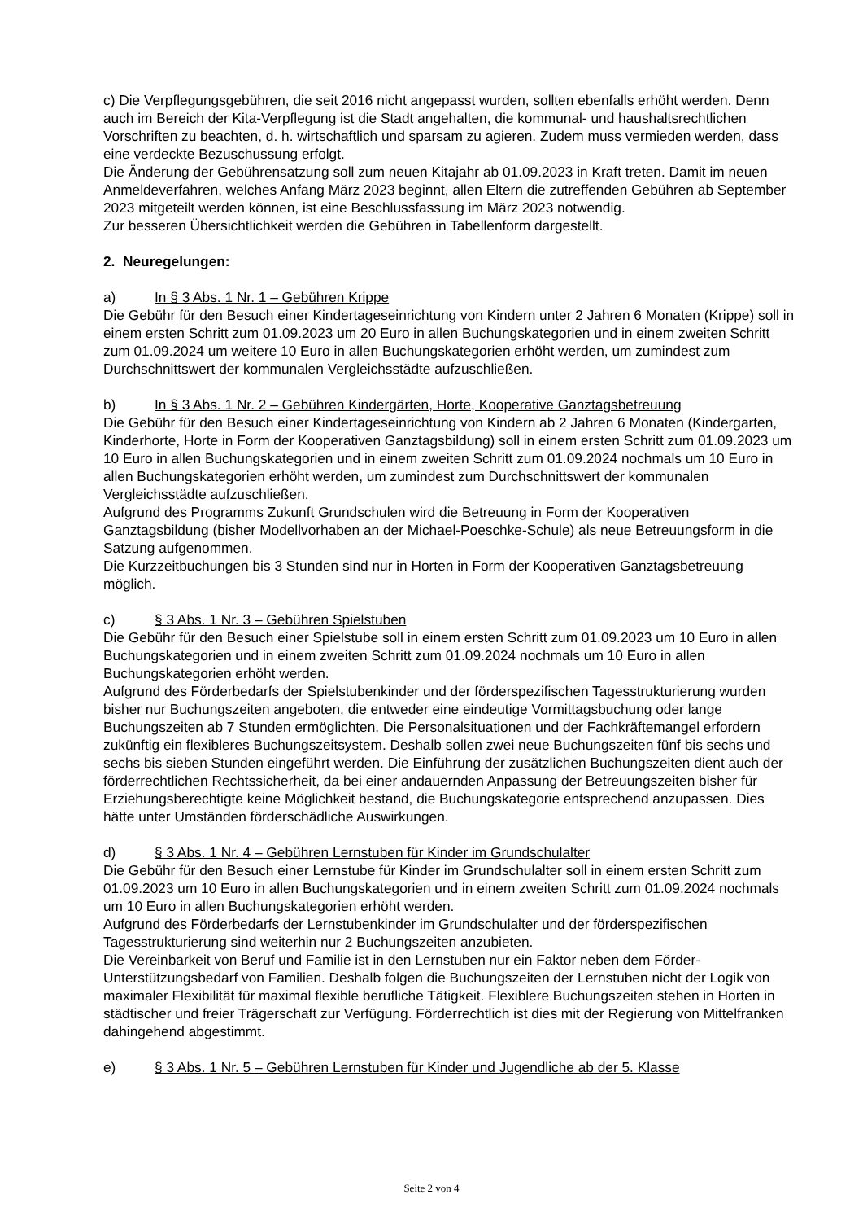c) Die Verpflegungsgebühren, die seit 2016 nicht angepasst wurden, sollten ebenfalls erhöht werden. Denn auch im Bereich der Kita-Verpflegung ist die Stadt angehalten, die kommunal- und haushaltsrechtlichen Vorschriften zu beachten, d. h. wirtschaftlich und sparsam zu agieren. Zudem muss vermieden werden, dass eine verdeckte Bezuschussung erfolgt.
Die Änderung der Gebührensatzung soll zum neuen Kitajahr ab 01.09.2023 in Kraft treten. Damit im neuen Anmeldeverfahren, welches Anfang März 2023 beginnt, allen Eltern die zutreffenden Gebühren ab September 2023 mitgeteilt werden können, ist eine Beschlussfassung im März 2023 notwendig.
Zur besseren Übersichtlichkeit werden die Gebühren in Tabellenform dargestellt.
2. Neuregelungen:
a) In § 3 Abs. 1 Nr. 1 – Gebühren Krippe
Die Gebühr für den Besuch einer Kindertageseinrichtung von Kindern unter 2 Jahren 6 Monaten (Krippe) soll in einem ersten Schritt zum 01.09.2023 um 20 Euro in allen Buchungskategorien und in einem zweiten Schritt zum 01.09.2024 um weitere 10 Euro in allen Buchungskategorien erhöht werden, um zumindest zum Durchschnittswert der kommunalen Vergleichsstädte aufzuschließen.
b) In § 3 Abs. 1 Nr. 2 – Gebühren Kindergärten, Horte, Kooperative Ganztagsbetreuung
Die Gebühr für den Besuch einer Kindertageseinrichtung von Kindern ab 2 Jahren 6 Monaten (Kindergarten, Kinderhorte, Horte in Form der Kooperativen Ganztagsbildung) soll in einem ersten Schritt zum 01.09.2023 um 10 Euro in allen Buchungskategorien und in einem zweiten Schritt zum 01.09.2024 nochmals um 10 Euro in allen Buchungskategorien erhöht werden, um zumindest zum Durchschnittswert der kommunalen Vergleichsstädte aufzuschließen.
Aufgrund des Programms Zukunft Grundschulen wird die Betreuung in Form der Kooperativen Ganztagsbildung (bisher Modellvorhaben an der Michael-Poeschke-Schule) als neue Betreuungsform in die Satzung aufgenommen.
Die Kurzzeitbuchungen bis 3 Stunden sind nur in Horten in Form der Kooperativen Ganztagsbetreuung möglich.
c) § 3 Abs. 1 Nr. 3 – Gebühren Spielstuben
Die Gebühr für den Besuch einer Spielstube soll in einem ersten Schritt zum 01.09.2023 um 10 Euro in allen Buchungskategorien und in einem zweiten Schritt zum 01.09.2024 nochmals um 10 Euro in allen Buchungskategorien erhöht werden.
Aufgrund des Förderbedarfs der Spielstubenkinder und der förderspezifischen Tagesstrukturierung wurden bisher nur Buchungszeiten angeboten, die entweder eine eindeutige Vormittagsbuchung oder lange Buchungszeiten ab 7 Stunden ermöglichten. Die Personalsituationen und der Fachkräftemangel erfordern zukünftig ein flexibleres Buchungszeitsystem. Deshalb sollen zwei neue Buchungszeiten fünf bis sechs und sechs bis sieben Stunden eingeführt werden. Die Einführung der zusätzlichen Buchungszeiten dient auch der förderrechtlichen Rechtssicherheit, da bei einer andauernden Anpassung der Betreuungszeiten bisher für Erziehungsberechtigte keine Möglichkeit bestand, die Buchungskategorie entsprechend anzupassen. Dies hätte unter Umständen förderschädliche Auswirkungen.
d) § 3 Abs. 1 Nr. 4 – Gebühren Lernstuben für Kinder im Grundschulalter
Die Gebühr für den Besuch einer Lernstube für Kinder im Grundschulalter soll in einem ersten Schritt zum 01.09.2023 um 10 Euro in allen Buchungskategorien und in einem zweiten Schritt zum 01.09.2024 nochmals um 10 Euro in allen Buchungskategorien erhöht werden.
Aufgrund des Förderbedarfs der Lernstubenkinder im Grundschulalter und der förderspezifischen Tagesstrukturierung sind weiterhin nur 2 Buchungszeiten anzubieten.
Die Vereinbarkeit von Beruf und Familie ist in den Lernstuben nur ein Faktor neben dem Förder-Unterstützungsbedarf von Familien. Deshalb folgen die Buchungszeiten der Lernstuben nicht der Logik von maximaler Flexibilität für maximal flexible berufliche Tätigkeit. Flexiblere Buchungszeiten stehen in Horten in städtischer und freier Trägerschaft zur Verfügung. Förderrechtlich ist dies mit der Regierung von Mittelfranken dahingehend abgestimmt.
e) § 3 Abs. 1 Nr. 5 – Gebühren Lernstuben für Kinder und Jugendliche ab der 5. Klasse
Seite 2 von 4